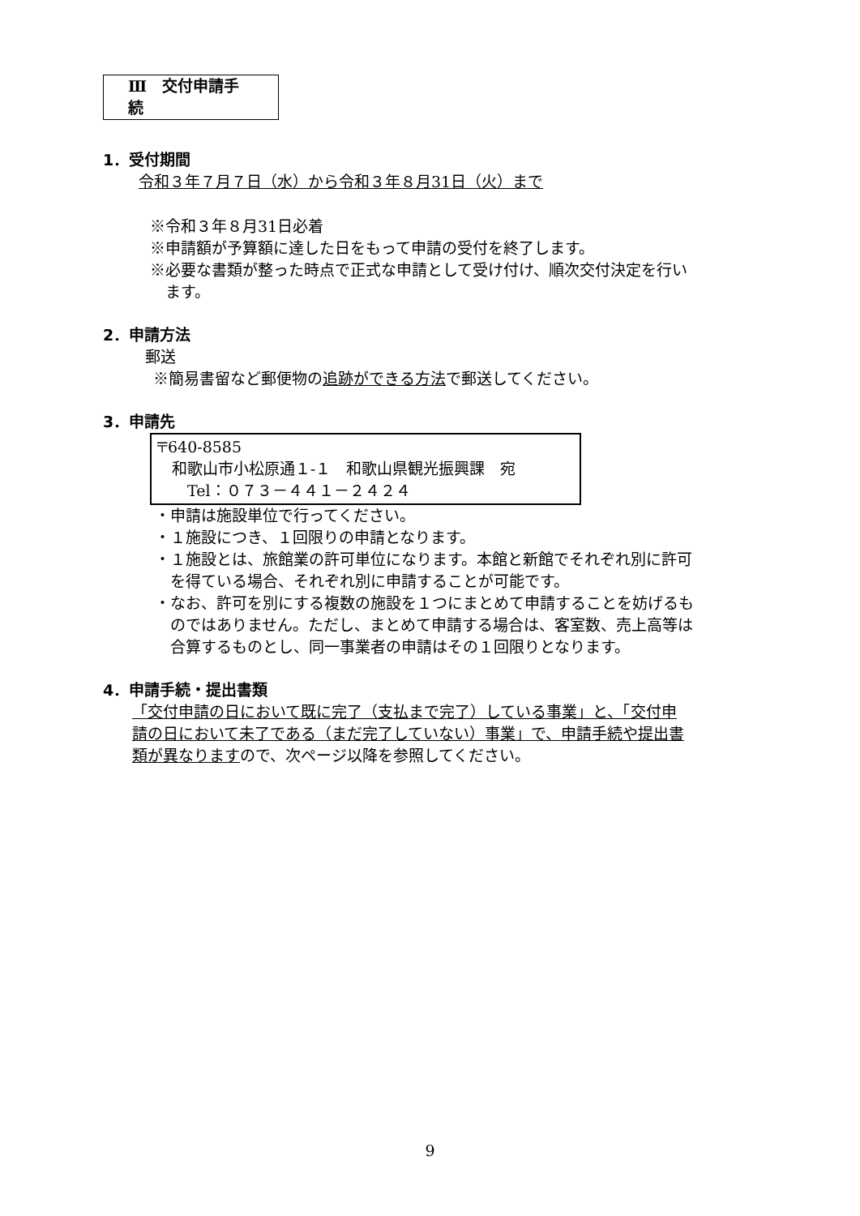Ⅲ　交付申請手続
1．受付期間
令和３年７月７日（水）から令和３年８月31日（火）まで
※令和３年８月31日必着
※申請額が予算額に達した日をもって申請の受付を終了します。
※必要な書類が整った時点で正式な申請として受け付け、順次交付決定を行い
　ます。
2．申請方法
郵送
※簡易書留など郵便物の追跡ができる方法で郵送してください。
3．申請先
〒640-8585
　和歌山市小松原通１-１　和歌山県観光振興課　宛
　　Tel：０７３－４４１－２４２４
・申請は施設単位で行ってください。
・１施設につき、１回限りの申請となります。
・１施設とは、旅館業の許可単位になります。本館と新館でそれぞれ別に許可
　を得ている場合、それぞれ別に申請することが可能です。
・なお、許可を別にする複数の施設を１つにまとめて申請することを妨げるも
　のではありません。ただし、まとめて申請する場合は、客室数、売上高等は
　合算するものとし、同一事業者の申請はその１回限りとなります。
4．申請手続・提出書類
「交付申請の日において既に完了（支払まで完了）している事業」と、「交付申
請の日において未了である（まだ完了していない）事業」で、申請手続や提出書
類が異なりますので、次ページ以降を参照してください。
9